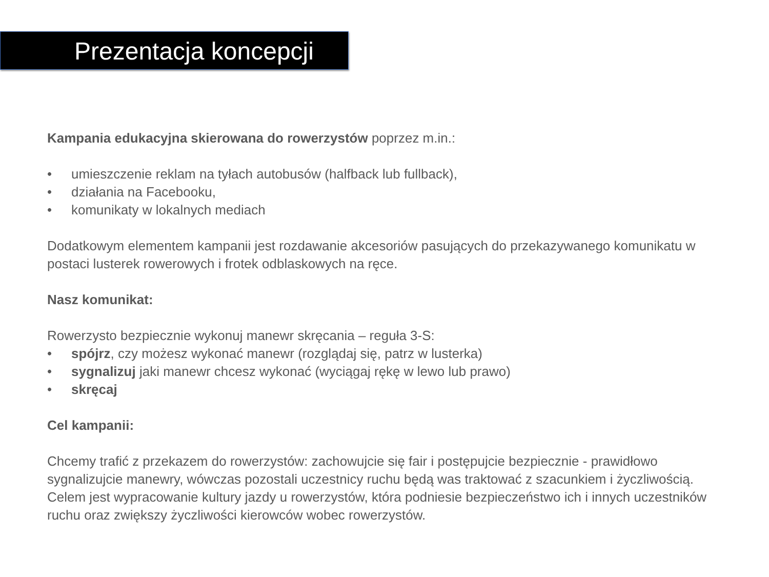Prezentacja koncepcji
Kampania edukacyjna skierowana do rowerzystów poprzez m.in.:
• umieszczenie reklam na tyłach autobusów (halfback lub fullback),
• działania na Facebooku,
• komunikaty w lokalnych mediach
Dodatkowym elementem kampanii jest rozdawanie akcesoriów pasujących do przekazywanego komunikatu w postaci lusterek rowerowych i frotek odblaskowych na ręce.
Nasz komunikat:
Rowerzysto bezpiecznie wykonuj manewr skręcania – reguła 3-S:
• spójrz, czy możesz wykonać manewr (rozglądaj się, patrz w lusterka)
• sygnalizuj jaki manewr chcesz wykonać (wyciągaj rękę w lewo lub prawo)
• skręcaj
Cel kampanii:
Chcemy trafić z przekazem do rowerzystów: zachowujcie się fair i postępujcie bezpiecznie - prawidłowo sygnalizujcie manewry, wówczas pozostali uczestnicy ruchu będą was traktować z szacunkiem i życzliwością. Celem jest wypracowanie kultury jazdy u rowerzystów, która podniesie bezpieczeństwo ich i innych uczestników ruchu oraz zwiększy życzliwości kierowców wobec rowerzystów.